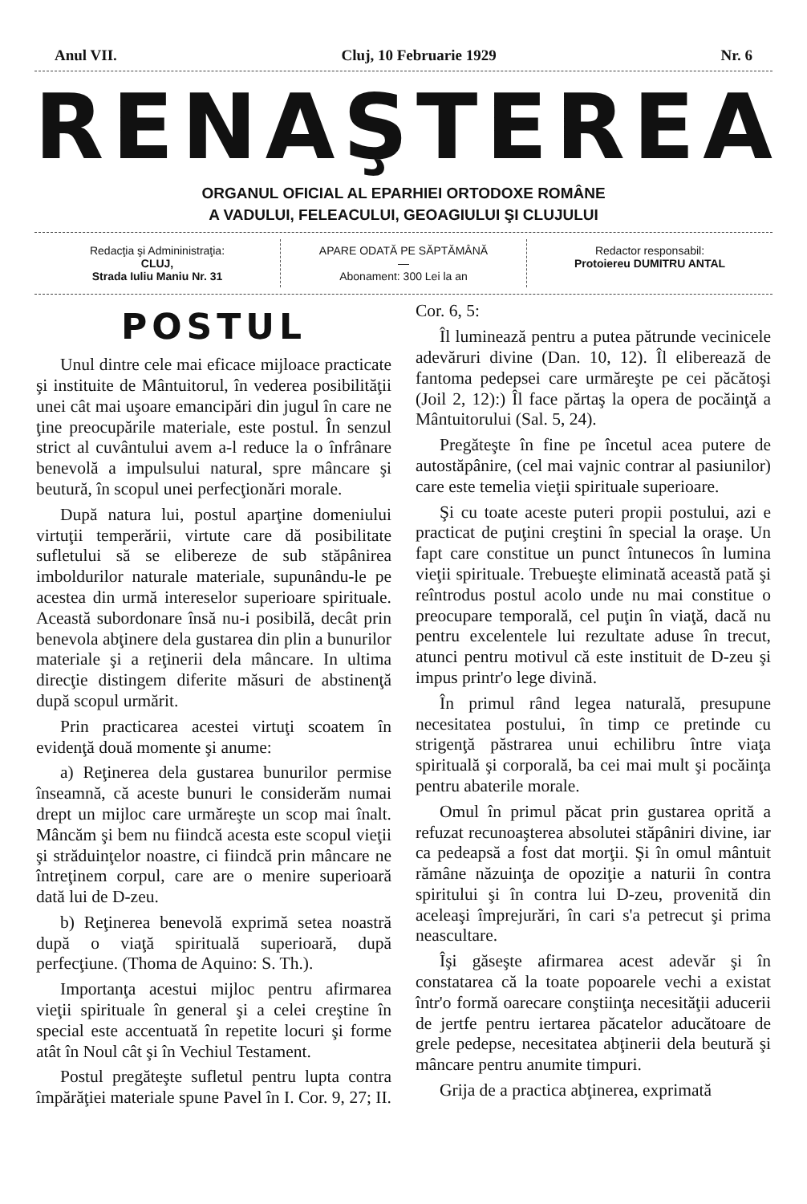Anul VII. Cluj, 10 Februarie 1929 Nr. 6
RENAŞTEREA
ORGANUL OFICIAL AL EPARHIEI ORTODOXE ROMÂNE
A VADULUI, FELEACULUI, GEOAGIULUI ŞI CLUJULUI
Redacţia şi Admininistraţia:
CLUJ,
Strada Iuliu Maniu Nr. 31
APARE ODATĂ PE SĂPTĂMÂNĂ
—
Abonament: 300 Lei la an
Redactor responsabil:
Protoiereu DUMITRU ANTAL
POSTUL
Unul dintre cele mai eficace mijloace practicate şi instituite de Mântuitorul, în vederea posibilităţii unei cât mai uşoare emancipări din jugul în care ne ţine preocupările materiale, este postul. În senzul strict al cuvântului avem a-l reduce la o înfrânare benevolă a impulsului natural, spre mâncare şi beutură, în scopul unei perfecţionări morale.
După natura lui, postul aparţine domeniului virtuţii temperării, virtute care dă posibilitate sufletului să se elibereze de sub stăpânirea imboldurilor naturale materiale, supunându-le pe acestea din urmă intereselor superioare spirituale. Această subordonare însă nu-i posibilă, decât prin benevola abţinere dela gustarea din plin a bunurilor materiale şi a reţinerii dela mâncare. In ultima direcţie distingem diferite măsuri de abstinenţă după scopul urmărit.
Prin practicarea acestei virtuţi scoatem în evidenţă două momente şi anume:
a) Reţinerea dela gustarea bunurilor permise înseamnă, că aceste bunuri le considerăm numai drept un mijloc care urmăreşte un scop mai înalt. Mâncăm şi bem nu fiindcă acesta este scopul vieţii şi străduinţelor noastre, ci fiindcă prin mâncare ne întreţinem corpul, care are o menire superioară dată lui de D-zeu.
b) Reţinerea benevolă exprimă setea noastră după o viaţă spirituală superioară, după perfecţiune. (Thoma de Aquino: S. Th.).
Importanţa acestui mijloc pentru afirmarea vieţii spirituale în general şi a celei creştine în special este accentuată în repetite locuri şi forme atât în Noul cât şi în Vechiul Testament.
Postul pregăteşte sufletul pentru lupta contra împărăţiei materiale spune Pavel în I. Cor. 9, 27; II. Cor. 6, 5:
Îl luminează pentru a putea pătrunde vecinicele adevăruri divine (Dan. 10, 12). Îl eliberează de fantoma pedepsei care urmăreşte pe cei păcătoşi (Joil 2, 12):) Îl face părtaş la opera de pocăinţă a Mântuitorului (Sal. 5, 24).
Pregăteşte în fine pe încetul acea putere de autostăpânire, (cel mai vajnic contrar al pasiunilor) care este temelia vieţii spirituale superioare.
Şi cu toate aceste puteri propii postului, azi e practicat de puţini creştini în special la oraşe. Un fapt care constitue un punct întunecos în lumina vieţii spirituale. Trebueşte eliminată această pată şi reîntrodus postul acolo unde nu mai constitue o preocupare temporală, cel puţin în viaţă, dacă nu pentru excelentele lui rezultate aduse în trecut, atunci pentru motivul că este instituit de D-zeu şi impus printr'o lege divină.
În primul rând legea naturală, presupune necesitatea postului, în timp ce pretinde cu strigenţă păstrarea unui echilibru între viaţa spirituală şi corporală, ba cei mai mult şi pocăinţa pentru abaterile morale.
Omul în primul păcat prin gustarea oprită a refuzat recunoaşterea absolutei stăpâniri divine, iar ca pedeapsă a fost dat morţii. Şi în omul mântuit rămâne năzuinţa de opoziţie a naturii în contra spiritului şi în contra lui D-zeu, provenită din aceleaşi împrejurări, în cari s'a petrecut şi prima neascultare.
Îşi găseşte afirmarea acest adevăr şi în constatarea că la toate popoarele vechi a existat într'o formă oarecare conştiinţa necesităţii aducerii de jertfe pentru iertarea păcatelor aducătoare de grele pedepse, necesitatea abţinerii dela beutură şi mâncare pentru anumite timpuri.
Grija de a practica abţinerea, exprimată